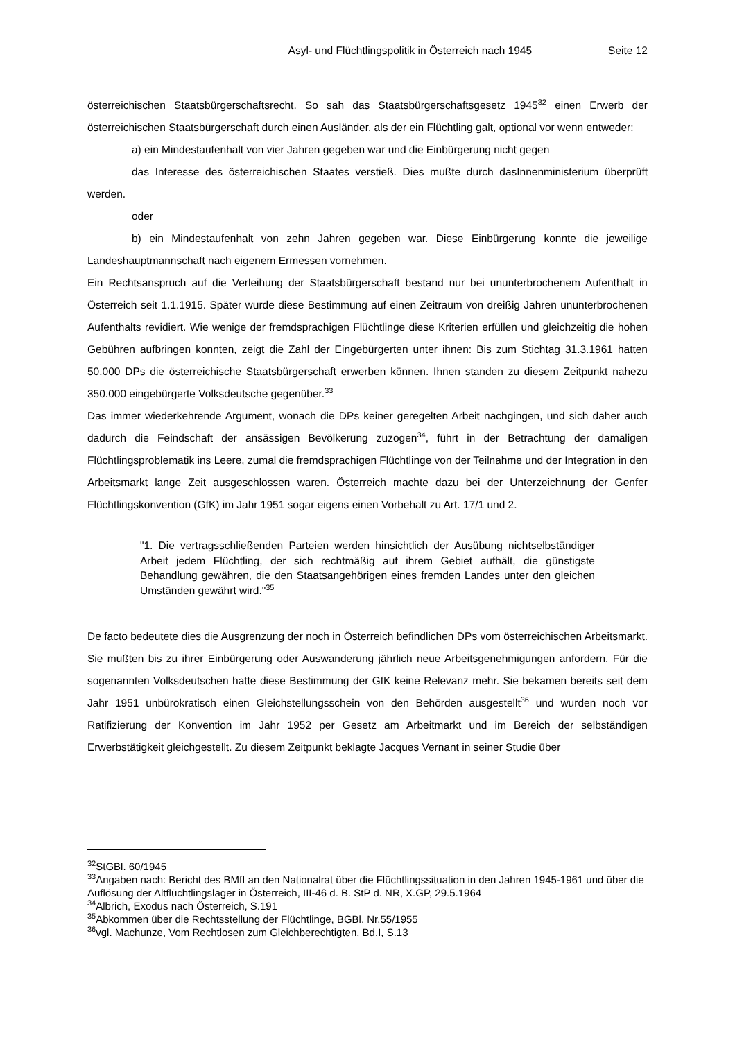Asyl- und Flüchtlingspolitik in Österreich nach 1945 Seite 12
österreichischen Staatsbürgerschaftsrecht. So sah das Staatsbürgerschaftsgesetz 1945<sup>32</sup> einen Erwerb der österreichischen Staatsbürgerschaft durch einen Ausländer, als der ein Flüchtling galt, optional vor wenn entweder:
a) ein Mindestaufenhalt von vier Jahren gegeben war und die Einbürgerung nicht gegen
das Interesse des österreichischen Staates verstieß. Dies mußte durch dasInnenministerium überprüft werden.
oder
b) ein Mindestaufenhalt von zehn Jahren gegeben war. Diese Einbürgerung konnte die jeweilige Landeshauptmannschaft nach eigenem Ermessen vornehmen.
Ein Rechtsanspruch auf die Verleihung der Staatsbürgerschaft bestand nur bei ununterbrochenem Aufenthalt in Österreich seit 1.1.1915. Später wurde diese Bestimmung auf einen Zeitraum von dreißig Jahren ununterbrochenen Aufenthalts revidiert. Wie wenige der fremdsprachigen Flüchtlinge diese Kriterien erfüllen und gleichzeitig die hohen Gebühren aufbringen konnten, zeigt die Zahl der Eingebürgerten unter ihnen: Bis zum Stichtag 31.3.1961 hatten 50.000 DPs die österreichische Staatsbürgerschaft erwerben können. Ihnen standen zu diesem Zeitpunkt nahezu 350.000 eingebürgerte Volksdeutsche gegenüber.<sup>33</sup>
Das immer wiederkehrende Argument, wonach die DPs keiner geregelten Arbeit nachgingen, und sich daher auch dadurch die Feindschaft der ansässigen Bevölkerung zuzogen<sup>34</sup>, führt in der Betrachtung der damaligen Flüchtlingsproblematik ins Leere, zumal die fremdsprachigen Flüchtlinge von der Teilnahme und der Integration in den Arbeitsmarkt lange Zeit ausgeschlossen waren. Österreich machte dazu bei der Unterzeichnung der Genfer Flüchtlingskonvention (GfK) im Jahr 1951 sogar eigens einen Vorbehalt zu Art. 17/1 und 2.
"1. Die vertragsschließenden Parteien werden hinsichtlich der Ausübung nichtselbständiger Arbeit jedem Flüchtling, der sich rechtmäßig auf ihrem Gebiet aufhält, die günstigste Behandlung gewähren, die den Staatsangehörigen eines fremden Landes unter den gleichen Umständen gewährt wird."<sup>35</sup>
De facto bedeutete dies die Ausgrenzung der noch in Österreich befindlichen DPs vom österreichischen Arbeitsmarkt. Sie mußten bis zu ihrer Einbürgerung oder Auswanderung jährlich neue Arbeitsgenehmigungen anfordern. Für die sogenannten Volksdeutschen hatte diese Bestimmung der GfK keine Relevanz mehr. Sie bekamen bereits seit dem Jahr 1951 unbürokratisch einen Gleichstellungsschein von den Behörden ausgestellt<sup>36</sup> und wurden noch vor Ratifizierung der Konvention im Jahr 1952 per Gesetz am Arbeitmarkt und im Bereich der selbständigen Erwerbstätigkeit gleichgestellt. Zu diesem Zeitpunkt beklagte Jacques Vernant in seiner Studie über
<sup>32</sup> StGBl. 60/1945
<sup>33</sup> Angaben nach: Bericht des BMfI an den Nationalrat über die Flüchtlingssituation in den Jahren 1945-1961 und über die Auflösung der Altflüchtlingslager in Österreich, III-46 d. B. StP d. NR, X.GP, 29.5.1964
<sup>34</sup> Albrich, Exodus nach Österreich, S.191
<sup>35</sup> Abkommen über die Rechtsstellung der Flüchtlinge, BGBl. Nr.55/1955
<sup>36</sup> vgl. Machunze, Vom Rechtlosen zum Gleichberechtigten, Bd.I, S.13